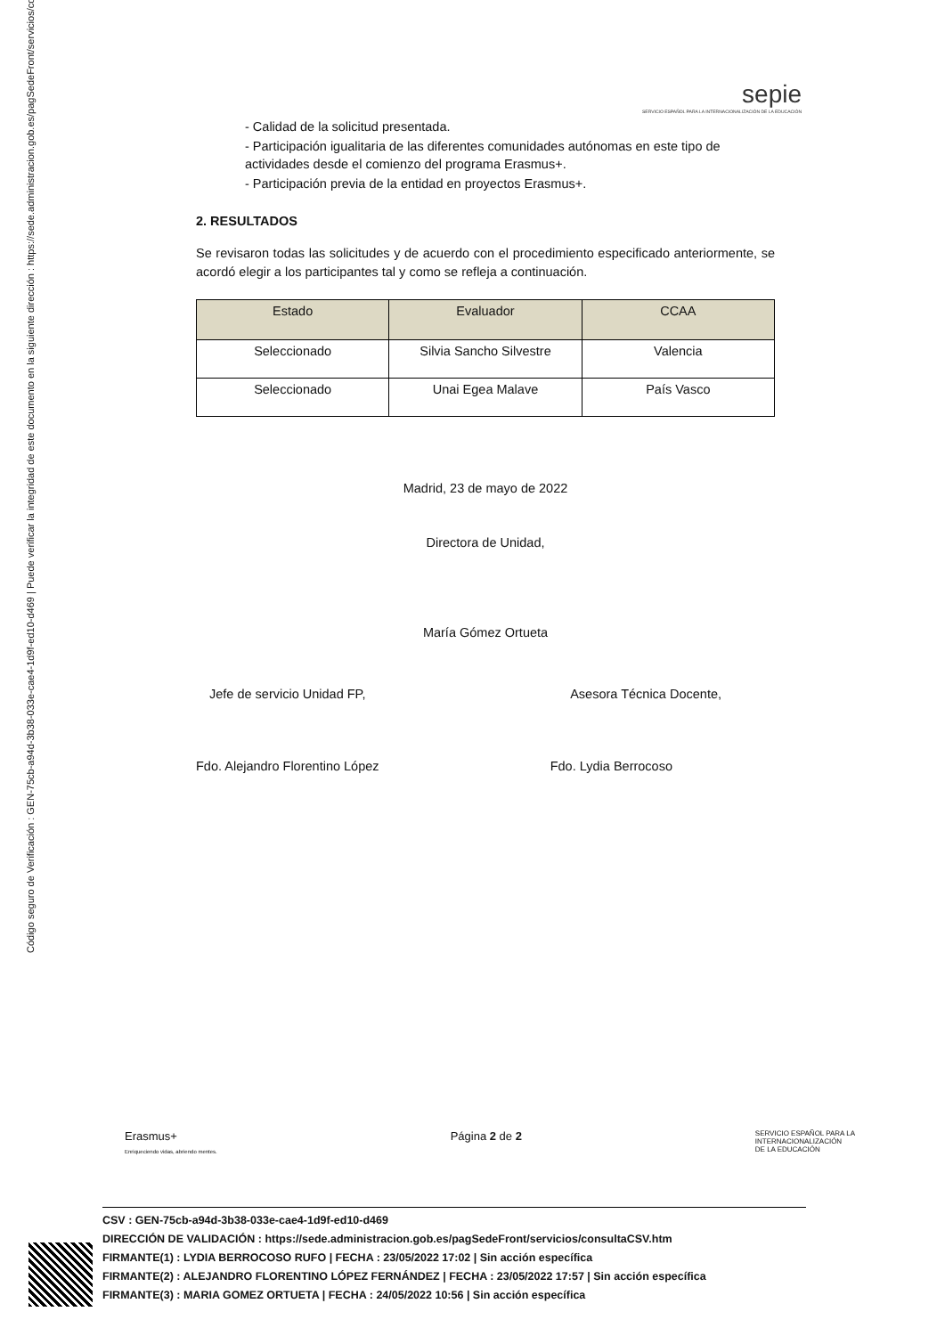Código seguro de Verificación : GEN-75cb-a94d-3b38-033e-cae4-1d9f-ed10-d469 | Puede verificar la integridad de este documento en la siguiente dirección : https://sede.administracion.gob.es/pagSedeFront/servicios/consult...
sepie
SERVICIO ESPAÑOL PARA LA INTERNACIONALIZACIÓN DE LA EDUCACIÓN
- Calidad de la solicitud presentada.
- Participación igualitaria de las diferentes comunidades autónomas en este tipo de actividades desde el comienzo del programa Erasmus+.
- Participación previa de la entidad en proyectos Erasmus+.
2. RESULTADOS
Se revisaron todas las solicitudes y de acuerdo con el procedimiento especificado anteriormente, se acordó elegir a los participantes tal y como se refleja a continuación.
| Estado | Evaluador | CCAA |
| --- | --- | --- |
| Seleccionado | Silvia Sancho Silvestre | Valencia |
| Seleccionado | Unai Egea Malave | País Vasco |
Madrid, 23 de mayo de 2022
Directora de Unidad,
María Gómez Ortueta
Jefe de servicio Unidad FP, Asesora Técnica Docente,
Fdo. Alejandro Florentino López Fdo. Lydia Berrocoso
Erasmus+
Enriqueciendo vidas, abriendo mentes. Página 2 de 2 SERVICIO ESPAÑOL PARA LA
INTERNACIONALIZACIÓN
DE LA EDUCACIÓN
CSV : GEN-75cb-a94d-3b38-033e-cae4-1d9f-ed10-d469
DIRECCIÓN DE VALIDACIÓN : https://sede.administracion.gob.es/pagSedeFront/servicios/consultaCSV.htm
FIRMANTE(1) : LYDIA BERROCOSO RUFO | FECHA : 23/05/2022 17:02 | Sin acción específica
FIRMANTE(2) : ALEJANDRO FLORENTINO LÓPEZ FERNÁNDEZ | FECHA : 23/05/2022 17:57 | Sin acción específica
FIRMANTE(3) : MARIA GOMEZ ORTUETA | FECHA : 24/05/2022 10:56 | Sin acción específica